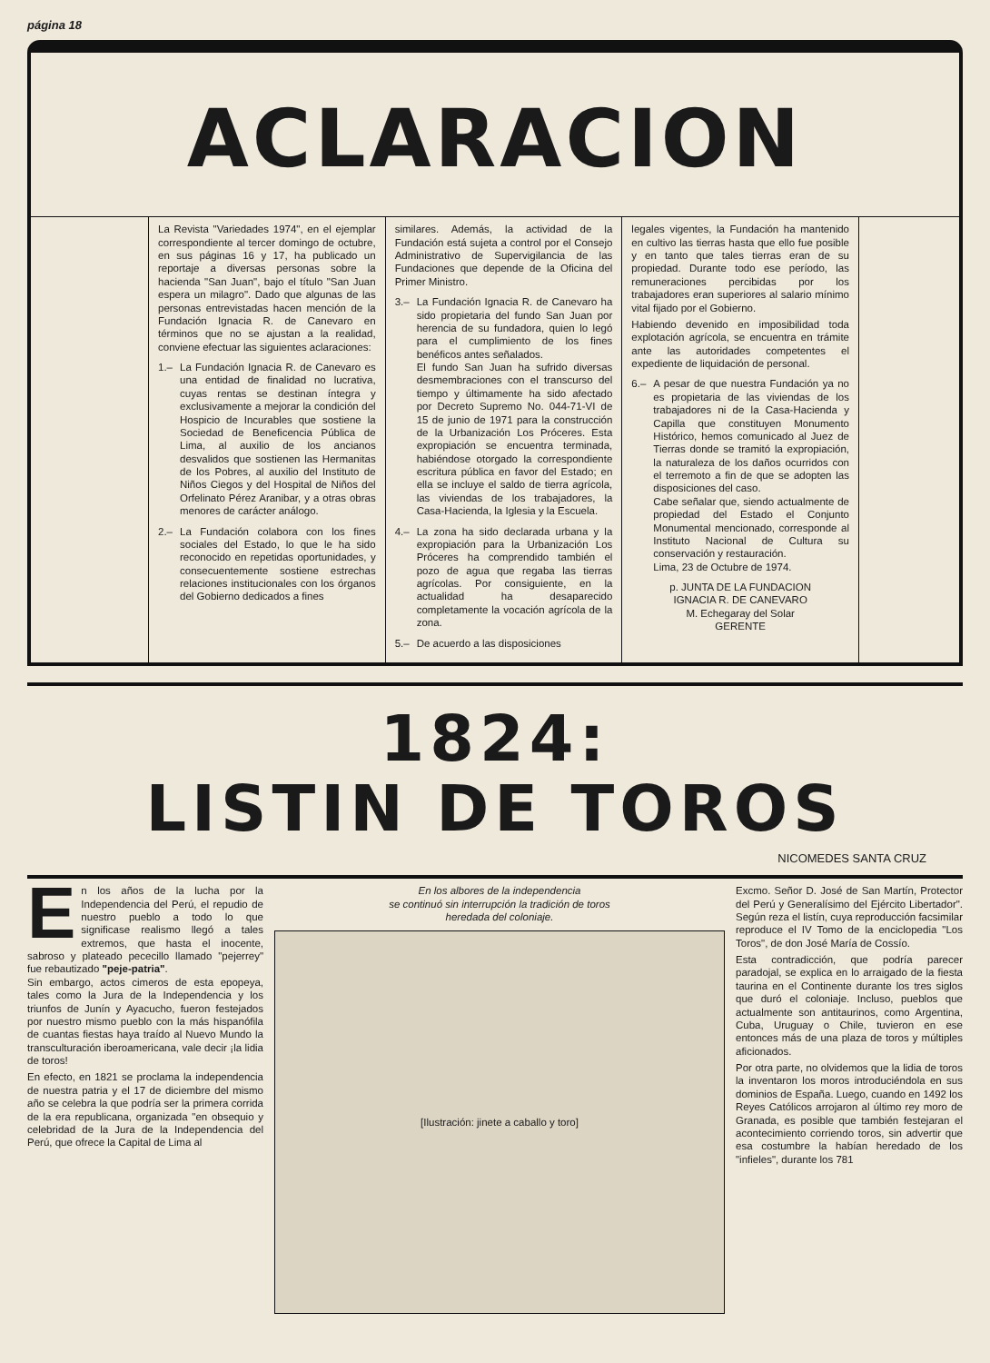página 18
ACLARACION
La Revista "Variedades 1974", en el ejemplar correspondiente al tercer domingo de octubre, en sus páginas 16 y 17, ha publicado un reportaje a diversas personas sobre la hacienda "San Juan", bajo el título "San Juan espera un milagro". Dado que algunas de las personas entrevistadas hacen mención de la Fundación Ignacia R. de Canevaro en términos que no se ajustan a la realidad, conviene efectuar las siguientes aclaraciones:
1.– La Fundación Ignacia R. de Canevaro es una entidad de finalidad no lucrativa, cuyas rentas se destinan íntegra y exclusivamente a mejorar la condición del Hospicio de Incurables que sostiene la Sociedad de Beneficencia Pública de Lima, al auxilio de los ancianos desvalidos que sostienen las Hermanitas de los Pobres, al auxilio del Instituto de Niños Ciegos y del Hospital de Niños del Orfelinato Pérez Aranibar, y a otras obras menores de carácter análogo.
2.– La Fundación colabora con los fines sociales del Estado, lo que le ha sido reconocido en repetidas oportunidades, y consecuentemente sostiene estrechas relaciones institucionales con los órganos del Gobierno dedicados a fines
similares. Además, la actividad de la Fundación está sujeta a control por el Consejo Administrativo de Supervigilancia de las Fundaciones que depende de la Oficina del Primer Ministro.
3.– La Fundación Ignacia R. de Canevaro ha sido propietaria del fundo San Juan por herencia de su fundadora, quien lo legó para el cumplimiento de los fines benéficos antes señalados.
El fundo San Juan ha sufrido diversas desmembraciones con el transcurso del tiempo y últimamente ha sido afectado por Decreto Supremo No. 044-71-VI de 15 de junio de 1971 para la construcción de la Urbanización Los Próceres. Esta expropiación se encuentra terminada, habiéndose otorgado la correspondiente escritura pública en favor del Estado; en ella se incluye el saldo de tierra agrícola, las viviendas de los trabajadores, la Casa-Hacienda, la Iglesia y la Escuela.
4.– La zona ha sido declarada urbana y la expropiación para la Urbanización Los Próceres ha comprendido también el pozo de agua que regaba las tierras agrícolas. Por consiguiente, en la actualidad ha desaparecido completamente la vocación agrícola de la zona.
5.– De acuerdo a las disposiciones
legales vigentes, la Fundación ha mantenido en cultivo las tierras hasta que ello fue posible y en tanto que tales tierras eran de su propiedad. Durante todo ese período, las remuneraciones percibidas por los trabajadores eran superiores al salario mínimo vital fijado por el Gobierno.
Habiendo devenido en imposibilidad toda explotación agrícola, se encuentra en trámite ante las autoridades competentes el expediente de liquidación de personal.
6.– A pesar de que nuestra Fundación ya no es propietaria de las viviendas de los trabajadores ni de la Casa-Hacienda y Capilla que constituyen Monumento Histórico, hemos comunicado al Juez de Tierras donde se tramitó la expropiación, la naturaleza de los daños ocurridos con el terremoto a fin de que se adopten las disposiciones del caso.
Cabe señalar que, siendo actualmente de propiedad del Estado el Conjunto Monumental mencionado, corresponde al Instituto Nacional de Cultura su conservación y restauración.
Lima, 23 de Octubre de 1974.
p. JUNTA DE LA FUNDACION
IGNACIA R. DE CANEVARO
M. Echegaray del Solar
GERENTE
1824:
LISTIN DE TOROS
NICOMEDES SANTA CRUZ
En los años de la lucha por la Independencia del Perú, el repudio de nuestro pueblo a todo lo que significase realismo llegó a tales extremos, que hasta el inocente, sabroso y plateado pececillo llamado "pejerrey" fue rebautizado "peje-patria".
Sin embargo, actos cimeros de esta epopeya, tales como la Jura de la Independencia y los triunfos de Junín y Ayacucho, fueron festejados por nuestro mismo pueblo con la más hispanófila de cuantas fiestas haya traído al Nuevo Mundo la transculturación iberoamericana, vale decir ¡la lidia de toros!
En efecto, en 1821 se proclama la independencia de nuestra patria y el 17 de diciembre del mismo año se celebra la que podría ser la primera corrida de la era republicana, organizada "en obsequio y celebridad de la Jura de la Independencia del Perú, que ofrece la Capital de Lima al
En los albores de la independencia
se continuó sin interrupción la tradición de toros
heredada del coloniaje.
[Ilustración: jinete a caballo y toro]
Excmo. Señor D. José de San Martín, Protector del Perú y Generalísimo del Ejército Libertador". Según reza el listín, cuya reproducción facsimilar reproduce el IV Tomo de la enciclopedia "Los Toros", de don José María de Cossío.
Esta contradicción, que podría parecer paradojal, se explica en lo arraigado de la fiesta taurina en el Continente durante los tres siglos que duró el coloniaje. Incluso, pueblos que actualmente son antitaurinos, como Argentina, Cuba, Uruguay o Chile, tuvieron en ese entonces más de una plaza de toros y múltiples aficionados.
Por otra parte, no olvidemos que la lidia de toros la inventaron los moros introduciéndola en sus dominios de España. Luego, cuando en 1492 los Reyes Católicos arrojaron al último rey moro de Granada, es posible que también festejaran el acontecimiento corriendo toros, sin advertir que esa costumbre la habían heredado de los "infieles", durante los 781